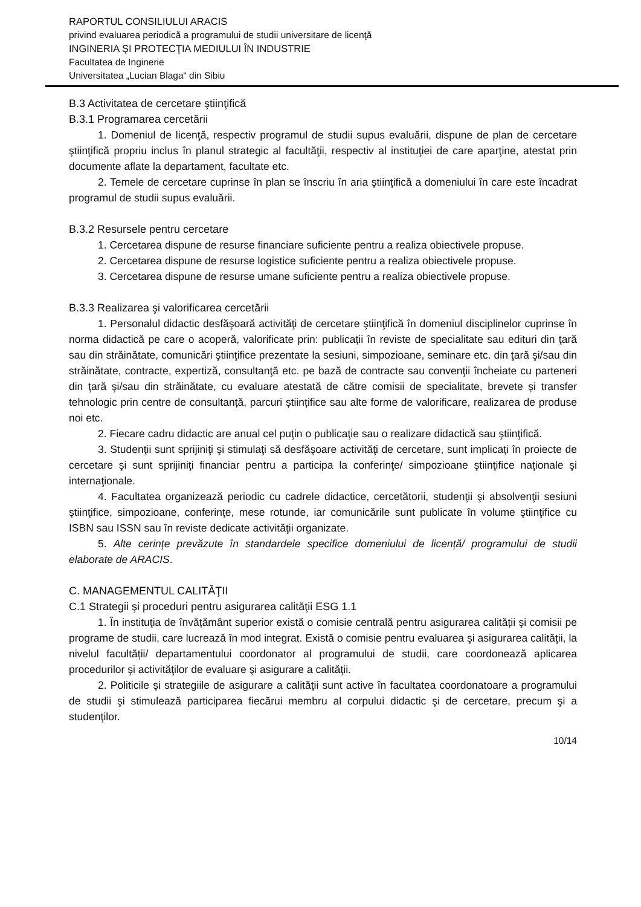RAPORTUL CONSILIULUI ARACIS
privind evaluarea periodică a programului de studii universitare de licenţă
INGINERIA ŞI PROTECŢIA MEDIULUI ÎN INDUSTRIE
Facultatea de Inginerie
Universitatea „Lucian Blaga“ din Sibiu
B.3 Activitatea de cercetare ştiinţifică
B.3.1 Programarea cercetării
1. Domeniul de licenţă, respectiv programul de studii supus evaluării, dispune de plan de cercetare ştiinţifică propriu inclus în planul strategic al facultăţii, respectiv al instituţiei de care aparţine, atestat prin documente aflate la departament, facultate etc.
2. Temele de cercetare cuprinse în plan se înscriu în aria ştiinţifică a domeniului în care este încadrat programul de studii supus evaluării.
B.3.2 Resursele pentru cercetare
1. Cercetarea dispune de resurse financiare suficiente pentru a realiza obiectivele propuse.
2. Cercetarea dispune de resurse logistice suficiente pentru a realiza obiectivele propuse.
3. Cercetarea dispune de resurse umane suficiente pentru a realiza obiectivele propuse.
B.3.3 Realizarea şi valorificarea cercetării
1. Personalul didactic desfăşoară activităţi de cercetare ştiinţifică în domeniul disciplinelor cuprinse în norma didactică pe care o acoperă, valorificate prin: publicaţii în reviste de specialitate sau edituri din ţară sau din străinătate, comunicări ştiinţifice prezentate la sesiuni, simpozioane, seminare etc. din ţară şi/sau din străinătate, contracte, expertiză, consultanţă etc. pe bază de contracte sau convenţii încheiate cu parteneri din ţară şi/sau din străinătate, cu evaluare atestată de către comisii de specialitate, brevete și transfer tehnologic prin centre de consultanță, parcuri științifice sau alte forme de valorificare, realizarea de produse noi etc.
2. Fiecare cadru didactic are anual cel puţin o publicaţie sau o realizare didactică sau ştiinţifică.
3. Studenţii sunt sprijiniţi şi stimulaţi să desfăşoare activităţi de cercetare, sunt implicaţi în proiecte de cercetare şi sunt sprijiniţi financiar pentru a participa la conferinţe/ simpozioane ştiinţifice naţionale şi internaţionale.
4. Facultatea organizează periodic cu cadrele didactice, cercetătorii, studenţii şi absolvenţii sesiuni ştiinţifice, simpozioane, conferinţe, mese rotunde, iar comunicările sunt publicate în volume ştiinţifice cu ISBN sau ISSN sau în reviste dedicate activităţii organizate.
5. Alte cerințe prevăzute în standardele specifice domeniului de licență/ programului de studii elaborate de ARACIS.
C. MANAGEMENTUL CALITĂŢII
C.1 Strategii şi proceduri pentru asigurarea calităţii ESG 1.1
1. În instituţia de învățământ superior există o comisie centrală pentru asigurarea calității şi comisii pe programe de studii, care lucrează în mod integrat. Există o comisie pentru evaluarea şi asigurarea calităţii, la nivelul facultății/ departamentului coordonator al programului de studii, care coordonează aplicarea procedurilor şi activităţilor de evaluare şi asigurare a calităţii.
2. Politicile şi strategiile de asigurare a calităţii sunt active în facultatea coordonatoare a programului de studii şi stimulează participarea fiecărui membru al corpului didactic şi de cercetare, precum şi a studenţilor.
10/14